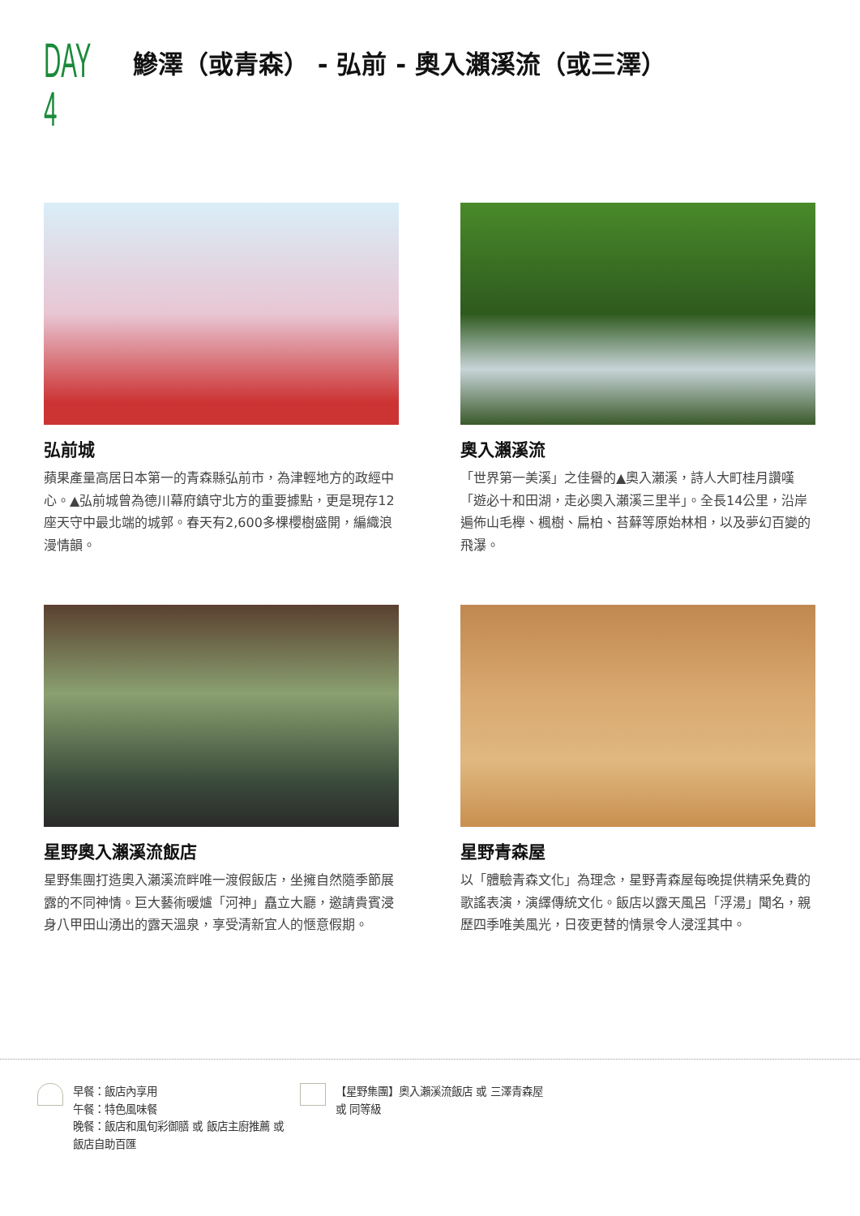DAY 4
鰺澤（或青森） - 弘前 - 奧入瀨溪流（或三澤）
弘前城
蘋果產量高居日本第一的青森縣弘前市，為津輕地方的政經中心。▲弘前城曾為德川幕府鎮守北方的重要據點，更是現存12座天守中最北端的城郭。春天有2,600多棵櫻樹盛開，編織浪漫情韻。
奧入瀨溪流
「世界第一美溪」之佳譽的▲奧入瀨溪，詩人大町桂月讚嘆「遊必十和田湖，走必奧入瀨溪三里半」。全長14公里，沿岸遍佈山毛櫸、楓樹、扁柏、苔蘚等原始林相，以及夢幻百變的飛瀑。
星野奧入瀨溪流飯店
星野集團打造奧入瀨溪流畔唯一渡假飯店，坐擁自然隨季節展露的不同神情。巨大藝術暖爐「河神」矗立大廳，邀請貴賓浸身八甲田山湧出的露天溫泉，享受清新宜人的愜意假期。
星野青森屋
以「體驗青森文化」為理念，星野青森屋每晚提供精采免費的歌謠表演，演繹傳統文化。飯店以露天風呂「浮湯」聞名，親歷四季唯美風光，日夜更替的情景令人浸淫其中。
早餐：飯店內享用
午餐：特色風味餐
晚餐：飯店和風旬彩御膳 或 飯店主廚推薦 或 飯店自助百匯
【星野集團】奧入瀨溪流飯店 或 三澤青森屋 或 同等級